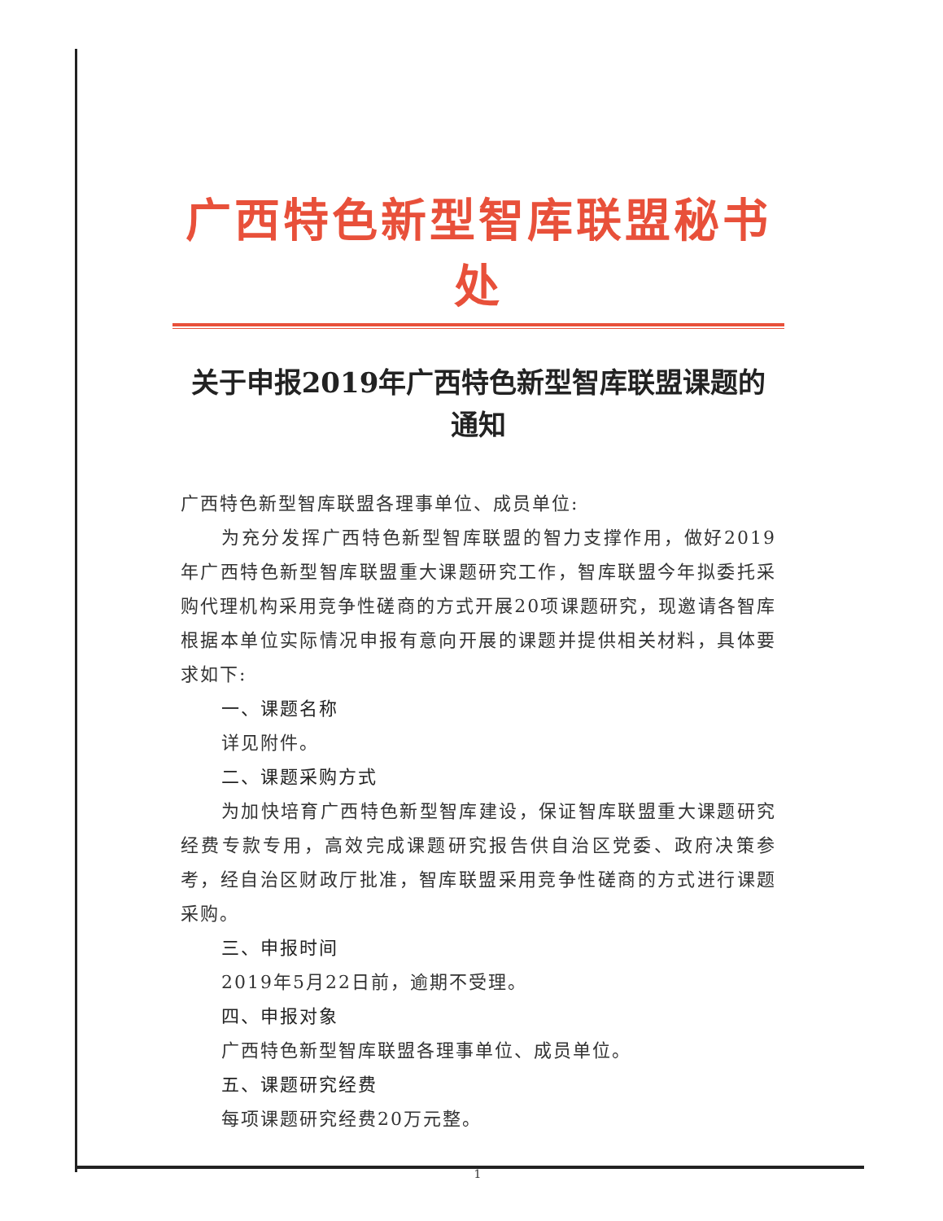广西特色新型智库联盟秘书处
关于申报2019年广西特色新型智库联盟课题的
通知
广西特色新型智库联盟各理事单位、成员单位:
为充分发挥广西特色新型智库联盟的智力支撑作用，做好2019年广西特色新型智库联盟重大课题研究工作，智库联盟今年拟委托采购代理机构采用竞争性磋商的方式开展20项课题研究，现邀请各智库根据本单位实际情况申报有意向开展的课题并提供相关材料，具体要求如下:
一、课题名称
详见附件。
二、课题采购方式
为加快培育广西特色新型智库建设，保证智库联盟重大课题研究经费专款专用，高效完成课题研究报告供自治区党委、政府决策参考，经自治区财政厅批准，智库联盟采用竞争性磋商的方式进行课题采购。
三、申报时间
2019年5月22日前，逾期不受理。
四、申报对象
广西特色新型智库联盟各理事单位、成员单位。
五、课题研究经费
每项课题研究经费20万元整。
1